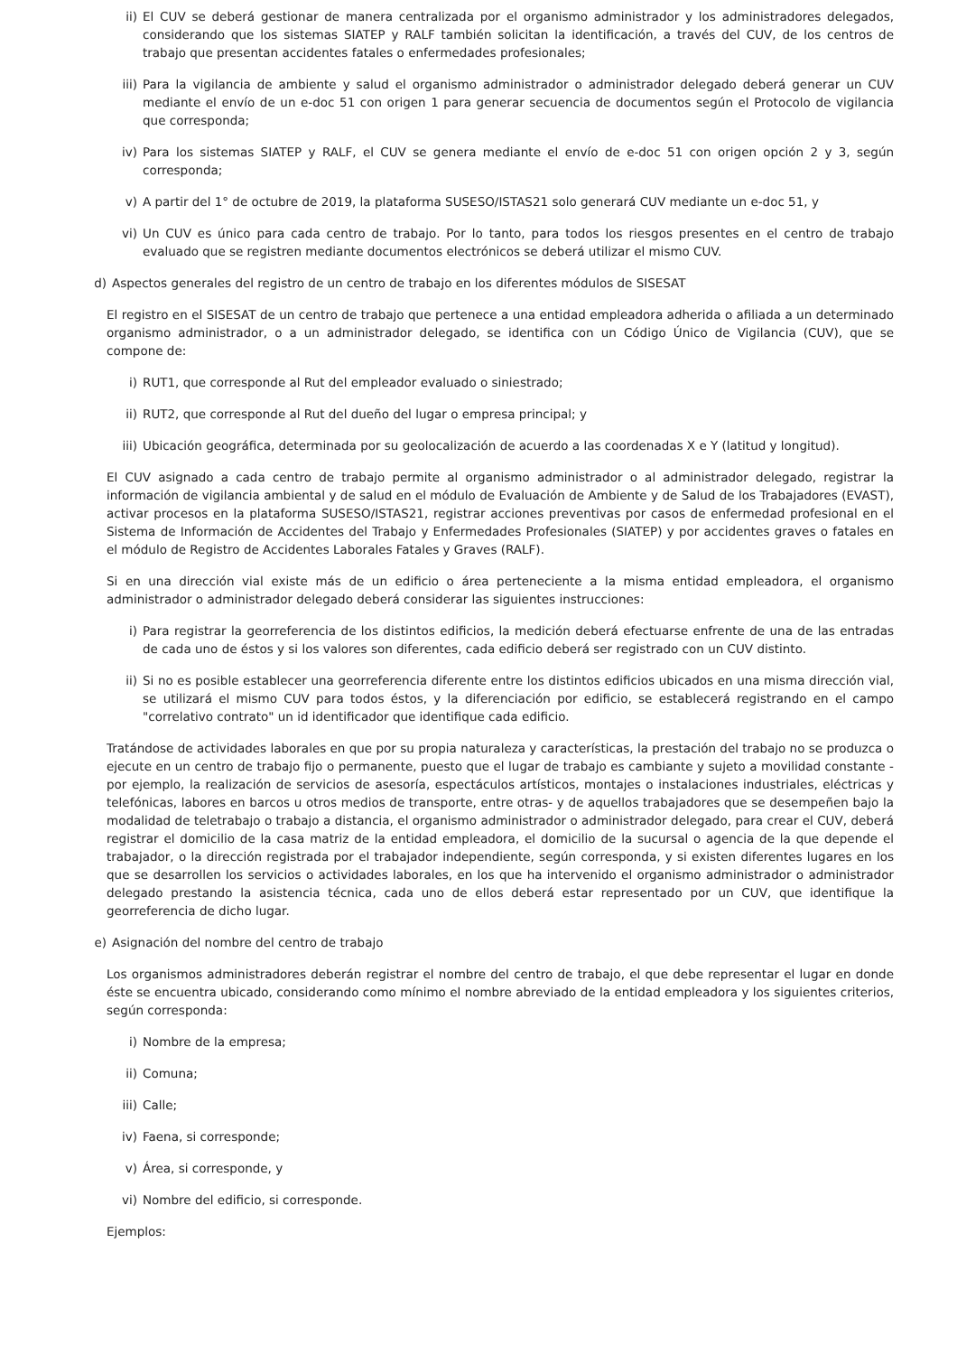ii) El CUV se deberá gestionar de manera centralizada por el organismo administrador y los administradores delegados, considerando que los sistemas SIATEP y RALF también solicitan la identificación, a través del CUV, de los centros de trabajo que presentan accidentes fatales o enfermedades profesionales;
iii) Para la vigilancia de ambiente y salud el organismo administrador o administrador delegado deberá generar un CUV mediante el envío de un e-doc 51 con origen 1 para generar secuencia de documentos según el Protocolo de vigilancia que corresponda;
iv) Para los sistemas SIATEP y RALF, el CUV se genera mediante el envío de e-doc 51 con origen opción 2 y 3, según corresponda;
v) A partir del 1° de octubre de 2019, la plataforma SUSESO/ISTAS21 solo generará CUV mediante un e-doc 51, y
vi) Un CUV es único para cada centro de trabajo. Por lo tanto, para todos los riesgos presentes en el centro de trabajo evaluado que se registren mediante documentos electrónicos se deberá utilizar el mismo CUV.
d) Aspectos generales del registro de un centro de trabajo en los diferentes módulos de SISESAT
El registro en el SISESAT de un centro de trabajo que pertenece a una entidad empleadora adherida o afiliada a un determinado organismo administrador, o a un administrador delegado, se identifica con un Código Único de Vigilancia (CUV), que se compone de:
i) RUT1, que corresponde al Rut del empleador evaluado o siniestrado;
ii) RUT2, que corresponde al Rut del dueño del lugar o empresa principal; y
iii) Ubicación geográfica, determinada por su geolocalización de acuerdo a las coordenadas X e Y (latitud y longitud).
El CUV asignado a cada centro de trabajo permite al organismo administrador o al administrador delegado, registrar la información de vigilancia ambiental y de salud en el módulo de Evaluación de Ambiente y de Salud de los Trabajadores (EVAST), activar procesos en la plataforma SUSESO/ISTAS21, registrar acciones preventivas por casos de enfermedad profesional en el Sistema de Información de Accidentes del Trabajo y Enfermedades Profesionales (SIATEP) y por accidentes graves o fatales en el módulo de Registro de Accidentes Laborales Fatales y Graves (RALF).
Si en una dirección vial existe más de un edificio o área perteneciente a la misma entidad empleadora, el organismo administrador o administrador delegado deberá considerar las siguientes instrucciones:
i) Para registrar la georreferencia de los distintos edificios, la medición deberá efectuarse enfrente de una de las entradas de cada uno de éstos y si los valores son diferentes, cada edificio deberá ser registrado con un CUV distinto.
ii) Si no es posible establecer una georreferencia diferente entre los distintos edificios ubicados en una misma dirección vial, se utilizará el mismo CUV para todos éstos, y la diferenciación por edificio, se establecerá registrando en el campo "correlativo contrato" un id identificador que identifique cada edificio.
Tratándose de actividades laborales en que por su propia naturaleza y características, la prestación del trabajo no se produzca o ejecute en un centro de trabajo fijo o permanente, puesto que el lugar de trabajo es cambiante y sujeto a movilidad constante -por ejemplo, la realización de servicios de asesoría, espectáculos artísticos, montajes o instalaciones industriales, eléctricas y telefónicas, labores en barcos u otros medios de transporte, entre otras- y de aquellos trabajadores que se desempeñen bajo la modalidad de teletrabajo o trabajo a distancia, el organismo administrador o administrador delegado, para crear el CUV, deberá registrar el domicilio de la casa matriz de la entidad empleadora, el domicilio de la sucursal o agencia de la que depende el trabajador, o la dirección registrada por el trabajador independiente, según corresponda, y si existen diferentes lugares en los que se desarrollen los servicios o actividades laborales, en los que ha intervenido el organismo administrador o administrador delegado prestando la asistencia técnica, cada uno de ellos deberá estar representado por un CUV, que identifique la georreferencia de dicho lugar.
e) Asignación del nombre del centro de trabajo
Los organismos administradores deberán registrar el nombre del centro de trabajo, el que debe representar el lugar en donde éste se encuentra ubicado, considerando como mínimo el nombre abreviado de la entidad empleadora y los siguientes criterios, según corresponda:
i) Nombre de la empresa;
ii) Comuna;
iii) Calle;
iv) Faena, si corresponde;
v) Área, si corresponde, y
vi) Nombre del edificio, si corresponde.
Ejemplos: